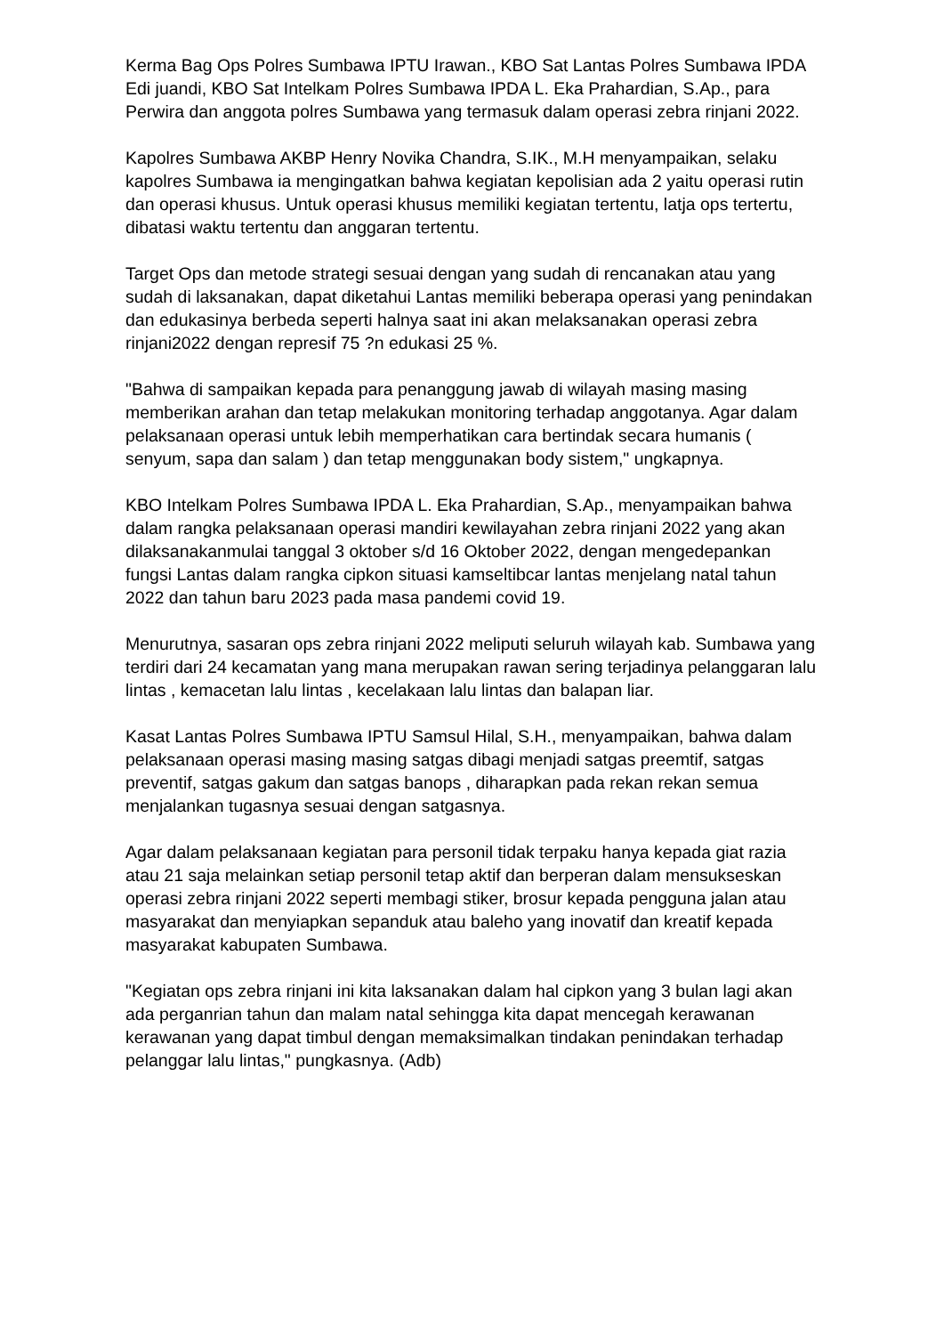Kerma Bag Ops Polres Sumbawa IPTU Irawan., KBO Sat Lantas Polres Sumbawa IPDA Edi juandi, KBO Sat Intelkam Polres Sumbawa IPDA L. Eka Prahardian, S.Ap., para Perwira dan anggota polres Sumbawa yang termasuk dalam operasi zebra rinjani 2022.
Kapolres Sumbawa AKBP Henry Novika Chandra, S.IK., M.H menyampaikan, selaku kapolres Sumbawa ia mengingatkan bahwa kegiatan kepolisian ada 2 yaitu operasi rutin dan operasi khusus. Untuk operasi khusus memiliki kegiatan tertentu, latja ops tertertu, dibatasi waktu tertentu dan anggaran tertentu.
Target Ops dan metode strategi sesuai dengan yang sudah di rencanakan atau yang sudah di laksanakan, dapat diketahui Lantas memiliki beberapa operasi yang penindakan dan edukasinya berbeda seperti halnya saat ini akan melaksanakan operasi zebra rinjani2022 dengan represif 75 ?n edukasi 25 %.
"Bahwa di sampaikan kepada para penanggung jawab di wilayah masing masing memberikan arahan dan tetap melakukan monitoring terhadap anggotanya. Agar dalam pelaksanaan operasi untuk lebih memperhatikan cara bertindak secara humanis ( senyum, sapa dan salam ) dan tetap menggunakan body sistem," ungkapnya.
KBO Intelkam Polres Sumbawa IPDA L. Eka Prahardian, S.Ap., menyampaikan bahwa dalam rangka pelaksanaan operasi mandiri kewilayahan zebra rinjani 2022 yang akan dilaksanakanmulai tanggal 3 oktober s/d 16 Oktober 2022, dengan mengedepankan fungsi Lantas dalam rangka cipkon situasi kamseltibcar lantas menjelang natal tahun 2022 dan tahun baru 2023 pada masa pandemi covid 19.
Menurutnya, sasaran ops zebra rinjani 2022 meliputi seluruh wilayah kab. Sumbawa yang terdiri dari 24 kecamatan yang mana merupakan rawan sering terjadinya pelanggaran lalu lintas , kemacetan lalu lintas , kecelakaan lalu lintas dan balapan liar.
Kasat Lantas Polres Sumbawa IPTU Samsul Hilal, S.H., menyampaikan, bahwa dalam pelaksanaan operasi masing masing satgas dibagi menjadi satgas preemtif, satgas preventif, satgas gakum dan satgas banops , diharapkan pada rekan rekan semua menjalankan tugasnya sesuai dengan satgasnya.
Agar dalam pelaksanaan kegiatan para personil tidak terpaku hanya kepada giat razia atau 21 saja melainkan setiap personil tetap aktif dan berperan dalam mensukseskan operasi zebra rinjani 2022 seperti membagi stiker, brosur kepada pengguna jalan atau masyarakat dan menyiapkan sepanduk atau baleho yang inovatif dan kreatif kepada masyarakat kabupaten Sumbawa.
"Kegiatan ops zebra rinjani ini kita laksanakan dalam hal cipkon yang 3 bulan lagi akan ada perganrian tahun dan malam natal sehingga kita dapat mencegah kerawanan kerawanan yang dapat timbul dengan memaksimalkan tindakan penindakan terhadap pelanggar lalu lintas," pungkasnya. (Adb)